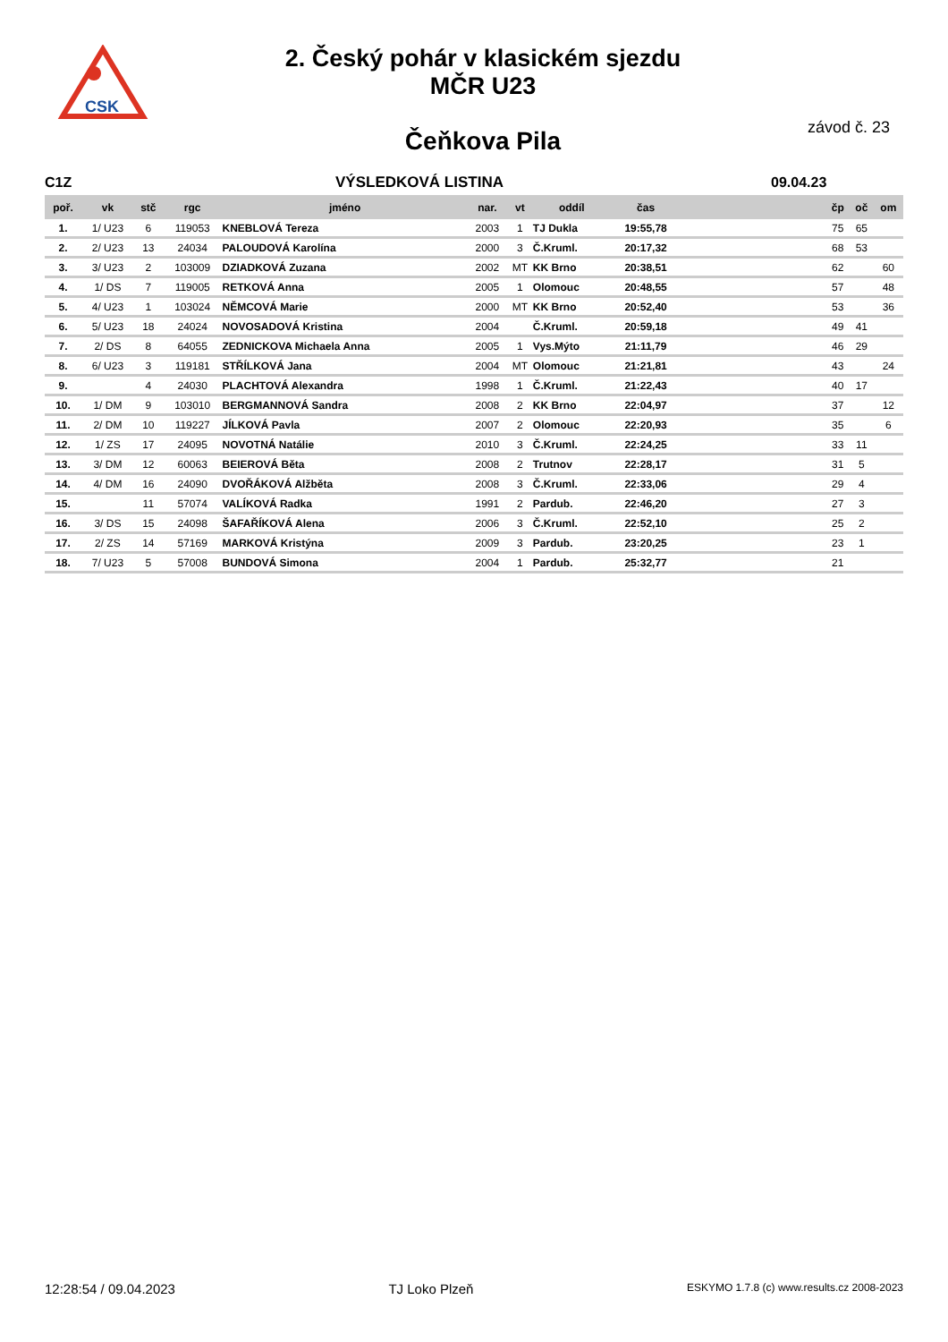CSK
2. Český pohár v klasickém sjezdu
MČR U23
závod č. 23 Čeňkova Pila
C1Z VÝSLEDKOVÁ LISTINA 09.04.23
| poř. | vk | stč | rgc | jméno | nar. | vt | oddíl | čas | | čp | oč | om |
| --- | --- | --- | --- | --- | --- | --- | --- | --- | --- | --- | --- | --- |
| 1. | 1/ U23 | 6 | 119053 | KNEBLOVÁ Tereza | 2003 | 1 | TJ Dukla | 19:55,78 | | 75 | 65 | |
| 2. | 2/ U23 | 13 | 24034 | PALOUDOVÁ Karolína | 2000 | 3 | Č.Kruml. | 20:17,32 | | 68 | 53 | |
| 3. | 3/ U23 | 2 | 103009 | DZIADKOVÁ Zuzana | 2002 | MT | KK Brno | 20:38,51 | | 62 | | 60 |
| 4. | 1/ DS | 7 | 119005 | RETKOVÁ Anna | 2005 | 1 | Olomouc | 20:48,55 | | 57 | | 48 |
| 5. | 4/ U23 | 1 | 103024 | NĚMCOVÁ Marie | 2000 | MT | KK Brno | 20:52,40 | | 53 | | 36 |
| 6. | 5/ U23 | 18 | 24024 | NOVOSADOVÁ Kristina | 2004 | | Č.Kruml. | 20:59,18 | | 49 | 41 | |
| 7. | 2/ DS | 8 | 64055 | ZEDNICKOVA Michaela Anna | 2005 | 1 | Vys.Mýto | 21:11,79 | | 46 | 29 | |
| 8. | 6/ U23 | 3 | 119181 | STŘÍLKOVÁ Jana | 2004 | MT | Olomouc | 21:21,81 | | 43 | | 24 |
| 9. | | 4 | 24030 | PLACHTOVÁ Alexandra | 1998 | 1 | Č.Kruml. | 21:22,43 | | 40 | 17 | |
| 10. | 1/ DM | 9 | 103010 | BERGMANNOVÁ Sandra | 2008 | 2 | KK Brno | 22:04,97 | | 37 | | 12 |
| 11. | 2/ DM | 10 | 119227 | JÍLKOVÁ Pavla | 2007 | 2 | Olomouc | 22:20,93 | | 35 | | 6 |
| 12. | 1/ ZS | 17 | 24095 | NOVOTNÁ Natálie | 2010 | 3 | Č.Kruml. | 22:24,25 | | 33 | 11 | |
| 13. | 3/ DM | 12 | 60063 | BEIEROVÁ Běta | 2008 | 2 | Trutnov | 22:28,17 | | 31 | 5 | |
| 14. | 4/ DM | 16 | 24090 | DVOŘÁKOVÁ Alžběta | 2008 | 3 | Č.Kruml. | 22:33,06 | | 29 | 4 | |
| 15. | | 11 | 57074 | VALÍKOVÁ Radka | 1991 | 2 | Pardub. | 22:46,20 | | 27 | 3 | |
| 16. | 3/ DS | 15 | 24098 | ŠAFAŘÍKOVÁ Alena | 2006 | 3 | Č.Kruml. | 22:52,10 | | 25 | 2 | |
| 17. | 2/ ZS | 14 | 57169 | MARKOVÁ Kristýna | 2009 | 3 | Pardub. | 23:20,25 | | 23 | 1 | |
| 18. | 7/ U23 | 5 | 57008 | BUNDOVÁ Simona | 2004 | 1 | Pardub. | 25:32,77 | | 21 | | |
12:28:54 / 09.04.2023 TJ Loko Plzeň ESKYMO 1.7.8 (c) www.results.cz 2008-2023